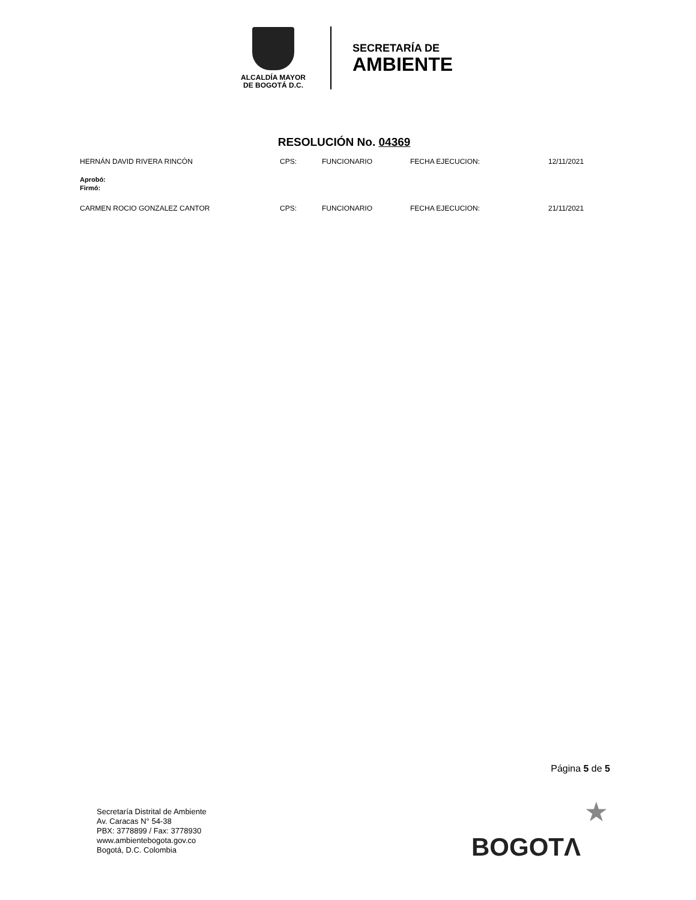ALCALDÍA MAYOR
DE BOGOTÁ D.C.
SECRETARÍA DE
AMBIENTE
RESOLUCIÓN No. 04369
HERNÁN DAVID RIVERA RINCÓN CPS: FUNCIONARIO FECHA EJECUCION: 12/11/2021
Aprobó:
Firmó:
CARMEN ROCIO GONZALEZ CANTOR CPS: FUNCIONARIO FECHA EJECUCION: 21/11/2021
Página 5 de 5
Secretaría Distrital de Ambiente
Av. Caracas N° 54-38
PBX: 3778899 / Fax: 3778930
www.ambientebogota.gov.co
Bogotá, D.C. Colombia
★
BOGOTΛ